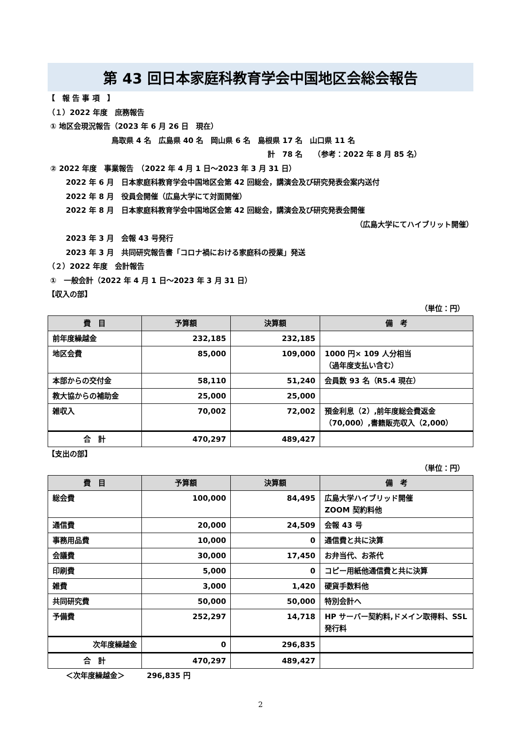第 43 回日本家庭科教育学会中国地区会総会報告
【　報 告 事 項　】
（１）2022 年度　庶務報告
① 地区会現況報告（2023 年 6 月 26 日　現在）
鳥取県 4 名　広島県 40 名　岡山県 6 名　島根県 17 名　山口県 11 名
計　78 名　　（参考：2022 年 8 月 85 名）
② 2022 年度　事業報告　（2022 年 4 月 1 日～2023 年 3 月 31 日）
2022 年 6 月　日本家庭科教育学会中国地区会第 42 回総会，講演会及び研究発表会案内送付
2022 年 8 月　役員会開催（広島大学にて対面開催）
2022 年 8 月　日本家庭科教育学会中国地区会第 42 回総会，講演会及び研究発表会開催
（広島大学にてハイブリット開催）
2023 年 3 月　会報 43 号発行
2023 年 3 月　共同研究報告書「コロナ禍における家庭科の授業」発送
（２）2022 年度　会計報告
①　一般会計（2022 年 4 月 1 日～2023 年 3 月 31 日）
【収入の部】
（単位：円）
| 費 目 | 予算額 | 決算額 | 備 考 |
| --- | --- | --- | --- |
| 前年度繰越金 | 232,185 | 232,185 | |
| 地区会費 | 85,000 | 109,000 | 1000 円× 109 人分相当 （過年度支払い含む） |
| 本部からの交付金 | 58,110 | 51,240 | 会員数 93 名（R5.4 現在） |
| 教大協からの補助金 | 25,000 | 25,000 | |
| 雑収入 | 70,002 | 72,002 | 預金利息（2）,前年度総会費返金 （70,000）,書籍販売収入（2,000） |
| 合 計 | 470,297 | 489,427 | |
【支出の部】
（単位：円）
| 費 目 | 予算額 | 決算額 | 備 考 |
| --- | --- | --- | --- |
| 総会費 | 100,000 | 84,495 | 広島大学ハイブリッド開催 ZOOM 契約料他 |
| 通信費 | 20,000 | 24,509 | 会報 43 号 |
| 事務用品費 | 10,000 | 0 | 通信費と共に決算 |
| 会議費 | 30,000 | 17,450 | お弁当代、お茶代 |
| 印刷費 | 5,000 | 0 | コピー用紙他通信費と共に決算 |
| 雑費 | 3,000 | 1,420 | 硬貨手数料他 |
| 共同研究費 | 50,000 | 50,000 | 特別会計へ |
| 予備費 | 252,297 | 14,718 | HP サーバー契約料,ドメイン取得料、SSL 発行料 |
| 次年度繰越金 | 0 | 296,835 | |
| 合 計 | 470,297 | 489,427 | |
＜次年度繰越金＞　　　296,835 円
2